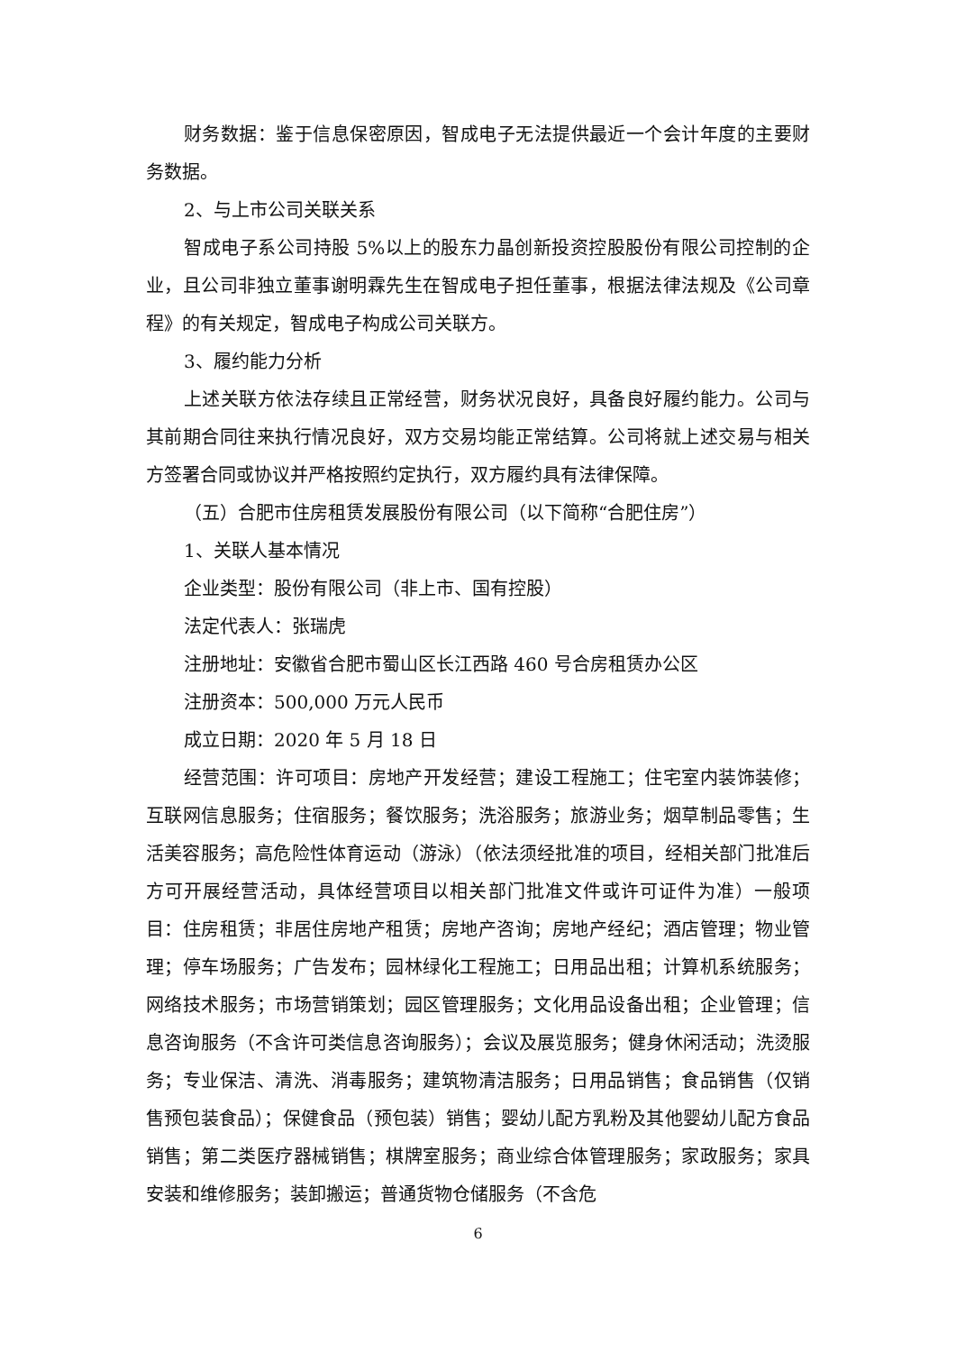财务数据：鉴于信息保密原因，智成电子无法提供最近一个会计年度的主要财务数据。
2、与上市公司关联关系
智成电子系公司持股 5%以上的股东力晶创新投资控股股份有限公司控制的企业，且公司非独立董事谢明霖先生在智成电子担任董事，根据法律法规及《公司章程》的有关规定，智成电子构成公司关联方。
3、履约能力分析
上述关联方依法存续且正常经营，财务状况良好，具备良好履约能力。公司与其前期合同往来执行情况良好，双方交易均能正常结算。公司将就上述交易与相关方签署合同或协议并严格按照约定执行，双方履约具有法律保障。
（五）合肥市住房租赁发展股份有限公司（以下简称“合肥住房”）
1、关联人基本情况
企业类型：股份有限公司（非上市、国有控股）
法定代表人：张瑞虎
注册地址：安徽省合肥市蜀山区长江西路 460 号合房租赁办公区
注册资本：500,000 万元人民币
成立日期：2020 年 5 月 18 日
经营范围：许可项目：房地产开发经营；建设工程施工；住宅室内装饰装修；互联网信息服务；住宿服务；餐饮服务；洗浴服务；旅游业务；烟草制品零售；生活美容服务；高危险性体育运动（游泳）（依法须经批准的项目，经相关部门批准后方可开展经营活动，具体经营项目以相关部门批准文件或许可证件为准）一般项目：住房租赁；非居住房地产租赁；房地产咨询；房地产经纪；酒店管理；物业管理；停车场服务；广告发布；园林绿化工程施工；日用品出租；计算机系统服务；网络技术服务；市场营销策划；园区管理服务；文化用品设备出租；企业管理；信息咨询服务（不含许可类信息咨询服务）；会议及展览服务；健身休闲活动；洗烫服务；专业保洁、清洗、消毒服务；建筑物清洁服务；日用品销售；食品销售（仅销售预包装食品）；保健食品（预包装）销售；婴幼儿配方乳粉及其他婴幼儿配方食品销售；第二类医疗器械销售；棋牌室服务；商业综合体管理服务；家政服务；家具安装和维修服务；装卸搬运；普通货物仓储服务（不含危
6